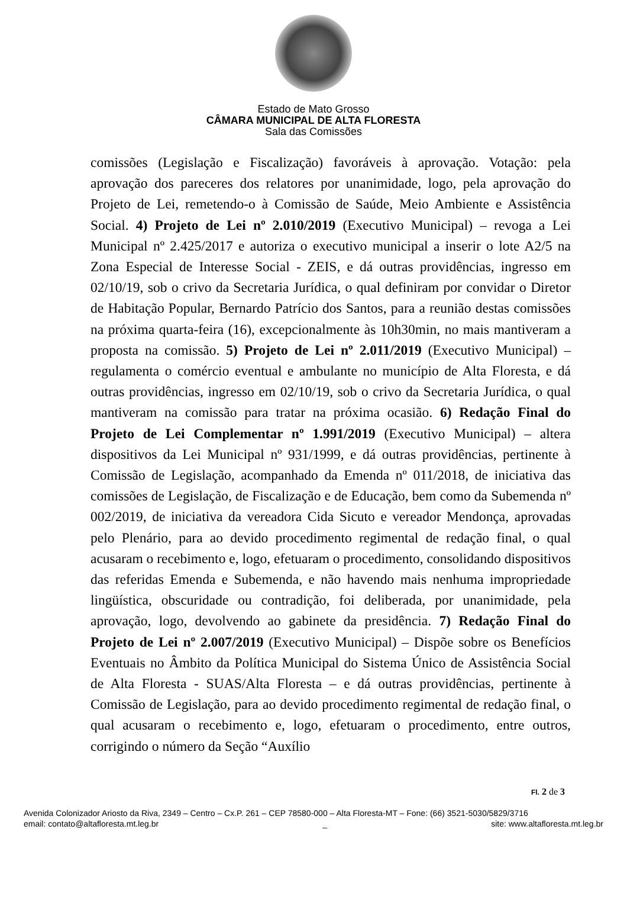Estado de Mato Grosso
CÂMARA MUNICIPAL DE ALTA FLORESTA
Sala das Comissões
comissões (Legislação e Fiscalização) favoráveis à aprovação. Votação: pela aprovação dos pareceres dos relatores por unanimidade, logo, pela aprovação do Projeto de Lei, remetendo-o à Comissão de Saúde, Meio Ambiente e Assistência Social. 4) Projeto de Lei nº 2.010/2019 (Executivo Municipal) – revoga a Lei Municipal nº 2.425/2017 e autoriza o executivo municipal a inserir o lote A2/5 na Zona Especial de Interesse Social - ZEIS, e dá outras providências, ingresso em 02/10/19, sob o crivo da Secretaria Jurídica, o qual definiram por convidar o Diretor de Habitação Popular, Bernardo Patrício dos Santos, para a reunião destas comissões na próxima quarta-feira (16), excepcionalmente às 10h30min, no mais mantiveram a proposta na comissão. 5) Projeto de Lei nº 2.011/2019 (Executivo Municipal) – regulamenta o comércio eventual e ambulante no município de Alta Floresta, e dá outras providências, ingresso em 02/10/19, sob o crivo da Secretaria Jurídica, o qual mantiveram na comissão para tratar na próxima ocasião. 6) Redação Final do Projeto de Lei Complementar nº 1.991/2019 (Executivo Municipal) – altera dispositivos da Lei Municipal nº 931/1999, e dá outras providências, pertinente à Comissão de Legislação, acompanhado da Emenda nº 011/2018, de iniciativa das comissões de Legislação, de Fiscalização e de Educação, bem como da Subemenda nº 002/2019, de iniciativa da vereadora Cida Sicuto e vereador Mendonça, aprovadas pelo Plenário, para ao devido procedimento regimental de redação final, o qual acusaram o recebimento e, logo, efetuaram o procedimento, consolidando dispositivos das referidas Emenda e Subemenda, e não havendo mais nenhuma impropriedade lingüística, obscuridade ou contradição, foi deliberada, por unanimidade, pela aprovação, logo, devolvendo ao gabinete da presidência. 7) Redação Final do Projeto de Lei nº 2.007/2019 (Executivo Municipal) – Dispõe sobre os Benefícios Eventuais no Âmbito da Política Municipal do Sistema Único de Assistência Social de Alta Floresta - SUAS/Alta Floresta – e dá outras providências, pertinente à Comissão de Legislação, para ao devido procedimento regimental de redação final, o qual acusaram o recebimento e, logo, efetuaram o procedimento, entre outros, corrigindo o número da Seção “Auxílio
Fl. 2 de 3
Avenida Colonizador Ariosto da Riva, 2349 – Centro – Cx.P. 261 – CEP 78580-000 – Alta Floresta-MT – Fone: (66) 3521-5030/5829/3716
email: contato@altafloresta.mt.leg.br _ site: www.altafloresta.mt.leg.br